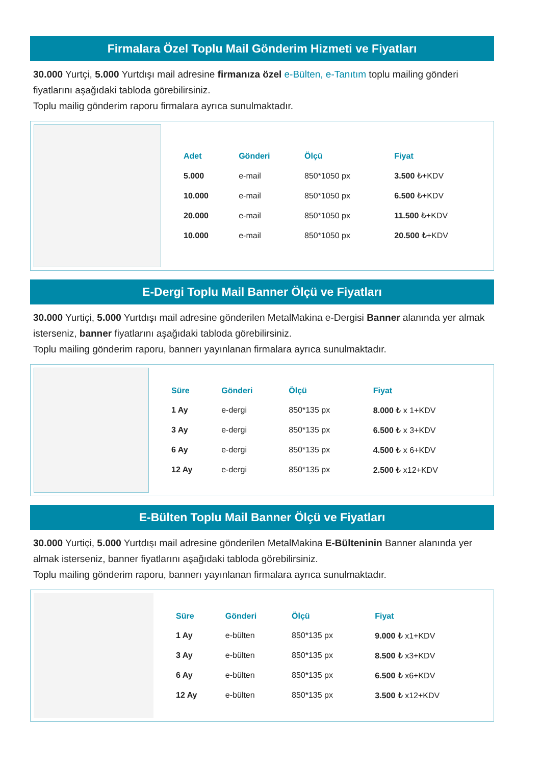Firmalara Özel Toplu Mail Gönderim Hizmeti ve Fiyatları
30.000 Yurtçi, 5.000 Yurtdışı mail adresine firmanıza özel e-Bülten, e-Tanıtım toplu mailing gönderi fiyatlarını aşağıdaki tabloda görebilirsiniz.
Toplu mailig gönderim raporu firmalara ayrıca sunulmaktadır.
| Adet | Gönderi | Ölçü | Fiyat |
| --- | --- | --- | --- |
| 5.000 | e-mail | 850*1050 px | 3.500 ₺+KDV |
| 10.000 | e-mail | 850*1050 px | 6.500 ₺+KDV |
| 20.000 | e-mail | 850*1050 px | 11.500 ₺+KDV |
| 10.000 | e-mail | 850*1050 px | 20.500 ₺+KDV |
E-Dergi Toplu Mail Banner Ölçü ve Fiyatları
30.000 Yurtiçi, 5.000 Yurtdışı mail adresine gönderilen MetalMakina e-Dergisi Banner alanında yer almak isterseniz, banner fiyatlarını aşağıdaki tabloda görebilirsiniz.
Toplu mailing gönderim raporu, bannerı yayınlanan firmalara ayrıca sunulmaktadır.
| Süre | Gönderi | Ölçü | Fiyat |
| --- | --- | --- | --- |
| 1 Ay | e-dergi | 850*135 px | 8.000 ₺ x 1+KDV |
| 3 Ay | e-dergi | 850*135 px | 6.500 ₺ x 3+KDV |
| 6 Ay | e-dergi | 850*135 px | 4.500 ₺ x 6+KDV |
| 12 Ay | e-dergi | 850*135 px | 2.500 ₺ x12+KDV |
E-Bülten Toplu Mail Banner Ölçü ve Fiyatları
30.000 Yurtiçi, 5.000 Yurtdışı mail adresine gönderilen MetalMakina E-Bülteninin Banner alanında yer almak isterseniz, banner fiyatlarını aşağıdaki tabloda görebilirsiniz.
Toplu mailing gönderim raporu, bannerı yayınlanan firmalara ayrıca sunulmaktadır.
| Süre | Gönderi | Ölçü | Fiyat |
| --- | --- | --- | --- |
| 1 Ay | e-bülten | 850*135 px | 9.000 ₺ x1+KDV |
| 3 Ay | e-bülten | 850*135 px | 8.500 ₺ x3+KDV |
| 6 Ay | e-bülten | 850*135 px | 6.500 ₺ x6+KDV |
| 12 Ay | e-bülten | 850*135 px | 3.500 ₺ x12+KDV |